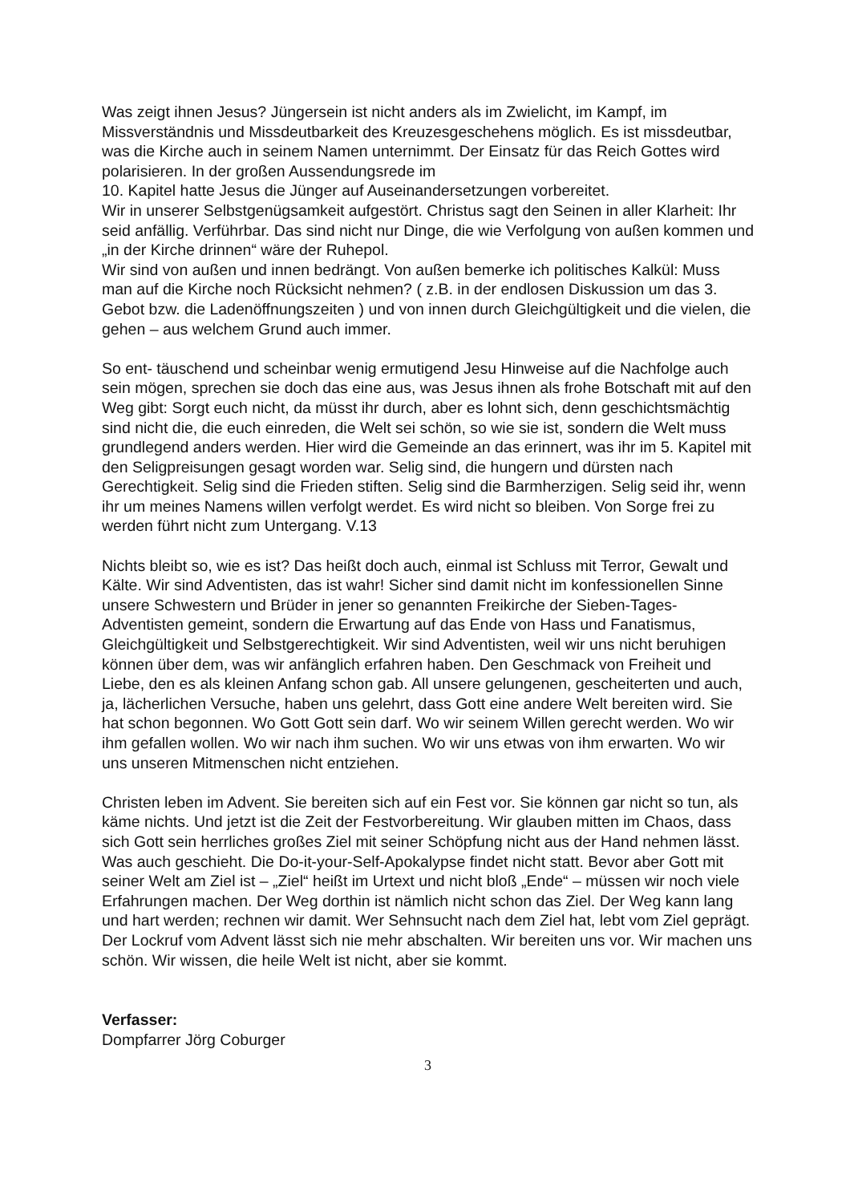Was zeigt ihnen Jesus? Jüngersein ist nicht anders als im Zwielicht, im Kampf, im Missverständnis und Missdeutbarkeit des Kreuzesgeschehens möglich. Es ist missdeutbar, was die Kirche auch in seinem Namen unternimmt. Der Einsatz für das Reich Gottes wird polarisieren. In der großen Aussendungsrede im
10. Kapitel hatte Jesus die Jünger auf Auseinandersetzungen vorbereitet.
Wir in unserer Selbstgenügsamkeit aufgestört. Christus sagt den Seinen in aller Klarheit: Ihr seid anfällig. Verführbar. Das sind nicht nur Dinge, die wie Verfolgung von außen kommen und „in der Kirche drinnen“ wäre der Ruhepol.
Wir sind von außen und innen bedrängt. Von außen bemerke ich politisches Kalkül: Muss man auf die Kirche noch Rücksicht nehmen? ( z.B. in der endlosen Diskussion um das 3. Gebot bzw. die Ladenöffnungszeiten ) und von innen durch Gleichgültigkeit und die vielen, die gehen – aus welchem Grund auch immer.
So ent- täuschend und scheinbar wenig ermutigend Jesu Hinweise auf die Nachfolge auch sein mögen, sprechen sie doch das eine aus, was Jesus ihnen als frohe Botschaft mit auf den Weg gibt: Sorgt euch nicht, da müsst ihr durch, aber es lohnt sich, denn geschichtsmächtig sind nicht die, die euch einreden, die Welt sei schön, so wie sie ist, sondern die Welt muss grundlegend anders werden. Hier wird die Gemeinde an das erinnert, was ihr im 5. Kapitel mit den Seligpreisungen gesagt worden war. Selig sind, die hungern und dürsten nach Gerechtigkeit. Selig sind die Frieden stiften. Selig sind die Barmherzigen. Selig seid ihr, wenn ihr um meines Namens willen verfolgt werdet. Es wird nicht so bleiben. Von Sorge frei zu werden führt nicht zum Untergang. V.13
Nichts bleibt so, wie es ist? Das heißt doch auch, einmal ist Schluss mit Terror, Gewalt und Kälte. Wir sind Adventisten, das ist wahr! Sicher sind damit nicht im konfessionellen Sinne unsere Schwestern und Brüder in jener so genannten Freikirche der Sieben-Tages-Adventisten gemeint, sondern die Erwartung auf das Ende von Hass und Fanatismus, Gleichgültigkeit und Selbstgerechtigkeit. Wir sind Adventisten, weil wir uns nicht beruhigen können über dem, was wir anfänglich erfahren haben. Den Geschmack von Freiheit und Liebe, den es als kleinen Anfang schon gab. All unsere gelungenen, gescheiterten und auch, ja, lächerlichen Versuche, haben uns gelehrt, dass Gott eine andere Welt bereiten wird. Sie hat schon begonnen. Wo Gott Gott sein darf. Wo wir seinem Willen gerecht werden. Wo wir ihm gefallen wollen. Wo wir nach ihm suchen. Wo wir uns etwas von ihm erwarten. Wo wir uns unseren Mitmenschen nicht entziehen.
Christen leben im Advent. Sie bereiten sich auf ein Fest vor. Sie können gar nicht so tun, als käme nichts. Und jetzt ist die Zeit der Festvorbereitung. Wir glauben mitten im Chaos, dass sich Gott sein herrliches großes Ziel mit seiner Schöpfung nicht aus der Hand nehmen lässt. Was auch geschieht. Die Do-it-your-Self-Apokalypse findet nicht statt. Bevor aber Gott mit seiner Welt am Ziel ist – „Ziel“ heißt im Urtext und nicht bloß „Ende“ – müssen wir noch viele Erfahrungen machen. Der Weg dorthin ist nämlich nicht schon das Ziel. Der Weg kann lang und hart werden; rechnen wir damit. Wer Sehnsucht nach dem Ziel hat, lebt vom Ziel geprägt. Der Lockruf vom Advent lässt sich nie mehr abschalten. Wir bereiten uns vor. Wir machen uns schön. Wir wissen, die heile Welt ist nicht, aber sie kommt.
Verfasser:
Dompfarrer Jörg Coburger
3